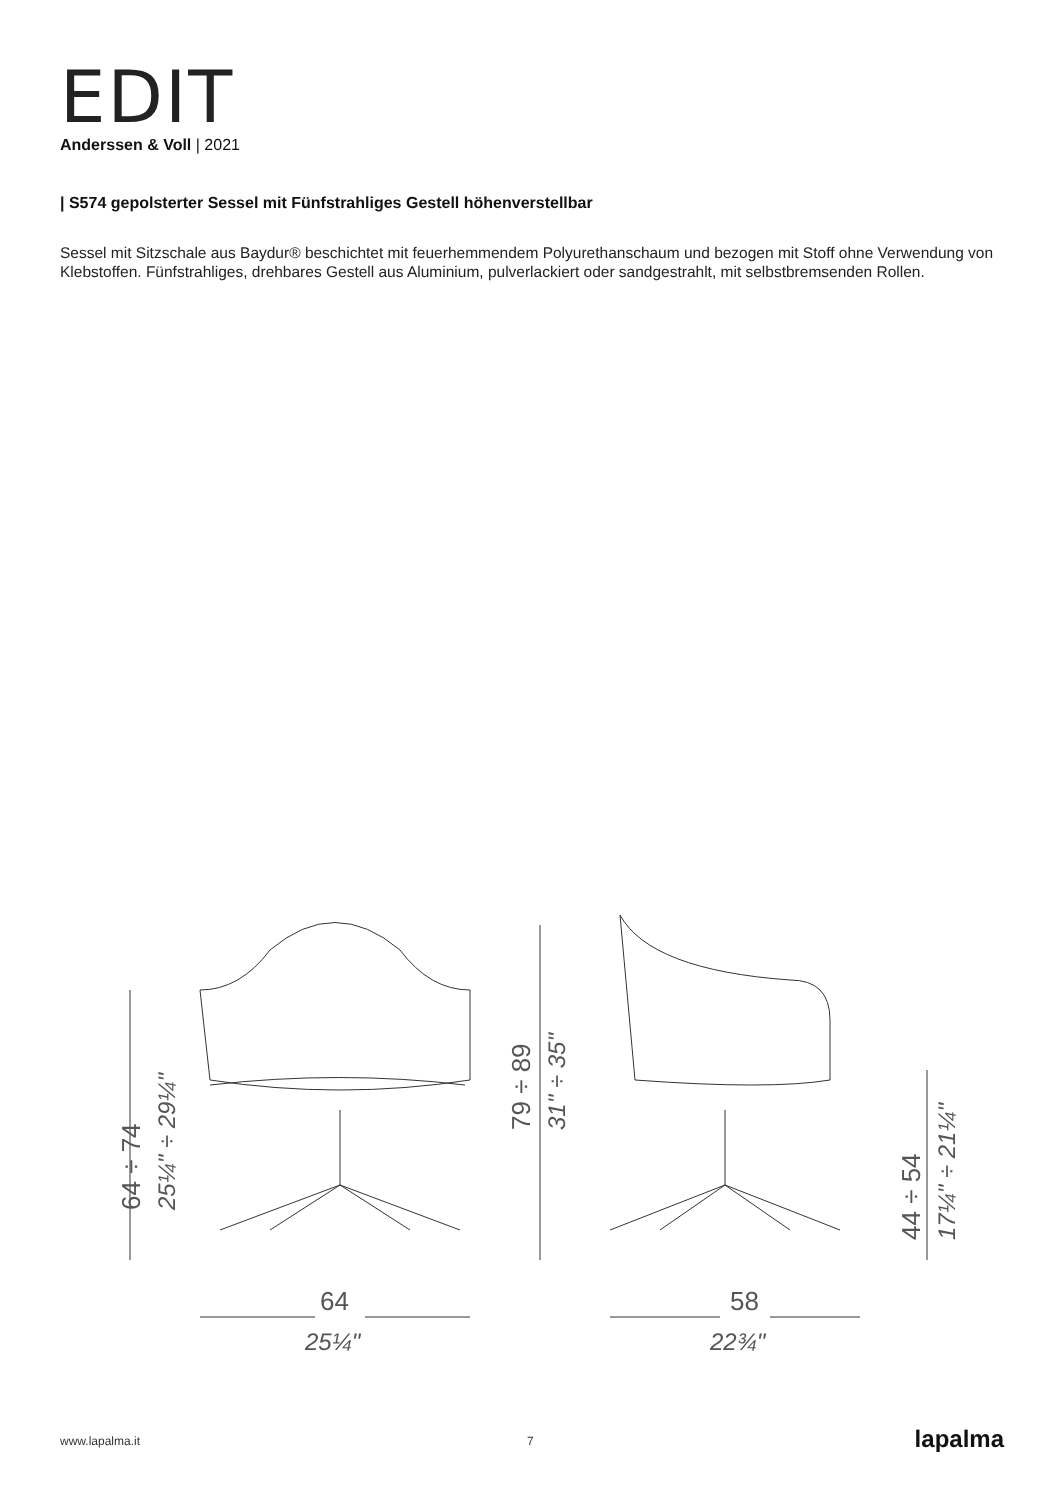EDIT
Anderssen & Voll | 2021
| S574 gepolsterter Sessel mit Fünfstrahliges Gestell höhenverstellbar
Sessel mit Sitzschale aus Baydur® beschichtet mit feuerhemmendem Polyurethanschaum und bezogen mit Stoff ohne Verwendung von Klebstoffen. Fünfstrahliges, drehbares Gestell aus Aluminium, pulverlackiert oder sandgestrahlt, mit selbstbremsenden Rollen.
64 ÷ 74
25¼" ÷ 29¼"
79 ÷ 89
31" ÷ 35"
44 ÷ 54
17¼" ÷ 21¼"
64
25¼"
58
22¾"
www.lapalma.it 7 lapalma